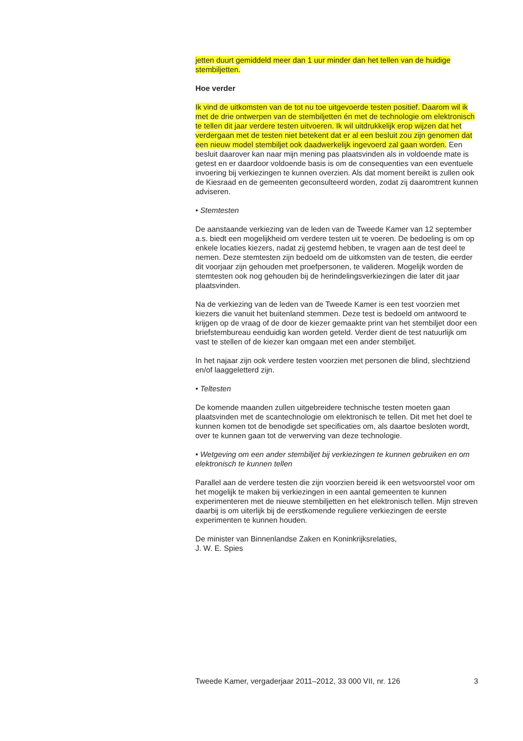jetten duurt gemiddeld meer dan 1 uur minder dan het tellen van de huidige stembiljetten.
Hoe verder
Ik vind de uitkomsten van de tot nu toe uitgevoerde testen positief. Daarom wil ik met de drie ontwerpen van de stembiljetten én met de technologie om elektronisch te tellen dit jaar verdere testen uitvoeren. Ik wil uitdrukkelijk erop wijzen dat het verdergaan met de testen niet betekent dat er al een besluit zou zijn genomen dat een nieuw model stembiljet ook daadwerkelijk ingevoerd zal gaan worden. Een besluit daarover kan naar mijn mening pas plaatsvinden als in voldoende mate is getest en er daardoor voldoende basis is om de consequenties van een eventuele invoering bij verkiezingen te kunnen overzien. Als dat moment bereikt is zullen ook de Kiesraad en de gemeenten geconsulteerd worden, zodat zij daaromtrent kunnen adviseren.
• Stemtesten
De aanstaande verkiezing van de leden van de Tweede Kamer van 12 september a.s. biedt een mogelijkheid om verdere testen uit te voeren. De bedoeling is om op enkele locaties kiezers, nadat zij gestemd hebben, te vragen aan de test deel te nemen. Deze stemtesten zijn bedoeld om de uitkomsten van de testen, die eerder dit voorjaar zijn gehouden met proefpersonen, te valideren. Mogelijk worden de stemtesten ook nog gehouden bij de herindelingsverkiezingen die later dit jaar plaatsvinden.
Na de verkiezing van de leden van de Tweede Kamer is een test voorzien met kiezers die vanuit het buitenland stemmen. Deze test is bedoeld om antwoord te krijgen op de vraag of de door de kiezer gemaakte print van het stembiljet door een briefstembureau eenduidig kan worden geteld. Verder dient de test natuurlijk om vast te stellen of de kiezer kan omgaan met een ander stembiljet.
In het najaar zijn ook verdere testen voorzien met personen die blind, slechtziend en/of laaggeletterd zijn.
• Teltesten
De komende maanden zullen uitgebreidere technische testen moeten gaan plaatsvinden met de scantechnologie om elektronisch te tellen. Dit met het doel te kunnen komen tot de benodigde set specificaties om, als daartoe besloten wordt, over te kunnen gaan tot de verwerving van deze technologie.
• Wetgeving om een ander stembiljet bij verkiezingen te kunnen gebruiken en om elektronisch te kunnen tellen
Parallel aan de verdere testen die zijn voorzien bereid ik een wetsvoorstel voor om het mogelijk te maken bij verkiezingen in een aantal gemeenten te kunnen experimenteren met de nieuwe stembiljetten en het elektronisch tellen. Mijn streven daarbij is om uiterlijk bij de eerstkomende reguliere verkiezingen de eerste experimenten te kunnen houden.
De minister van Binnenlandse Zaken en Koninkrijksrelaties,
J. W. E. Spies
Tweede Kamer, vergaderjaar 2011–2012, 33 000 VII, nr. 126 3